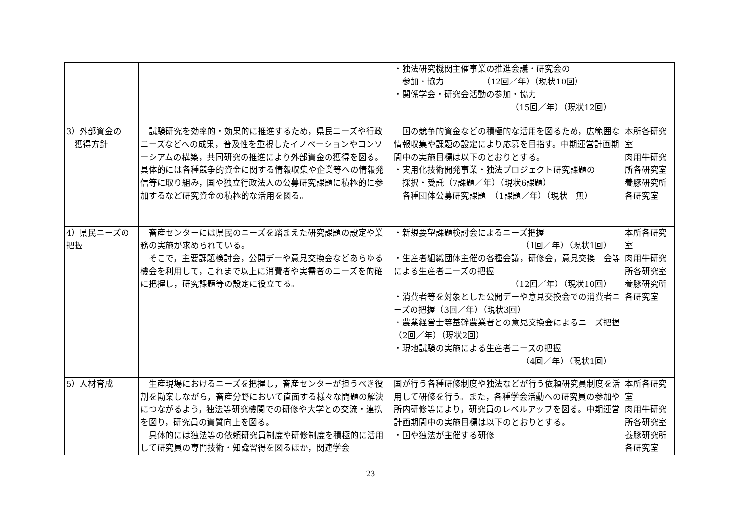| | | ・独法研究機関主催事業の推進会議・研究会の 参加・協力 （12回／年）（現状10回） ・関係学会・研究会活動の参加・協力 （15回／年）（現状12回） | |
| 3）外部資金の 獲得方針 | 試験研究を効率的・効果的に推進するため，県民ニーズや行政ニーズなどへの成果，普及性を重視したイノベーションやコンソーシアムの構築，共同研究の推進により外部資金の獲得を図る。具体的には各種競争的資金に関する情報収集や企業等への情報発信等に取り組み，国や独立行政法人の公募研究課題に積極的に参加するなど研究資金の積極的な活用を図る。 | 国の競争的資金などの積極的な活用を図るため，広範囲な情報収集や課題の設定により応募を目指す。中期運営計画期間中の実施目標は以下のとおりとする。 ・実用化技術開発事業・独法プロジェクト研究課題の 採択・受託（7課題／年）（現状6課題） 各種団体公募研究課題 （1課題／年）（現状 無） | 本所各研究室 肉用牛研究所各研究室 養豚研究所各研究室 |
| 4）県民ニーズの把握 | 畜産センターには県民のニーズを踏まえた研究課題の設定や業務の実施が求められている。 そこで，主要課題検討会，公開デーや意見交換会などあらゆる機会を利用して，これまで以上に消費者や実需者のニーズを的確に把握し，研究課題等の設定に役立てる。 | ・新規要望課題検討会によるニーズ把握 （1回／年）（現状1回） ・生産者組織団体主催の各種会議，研修会，意見交換 会等による生産者ニーズの把握 （12回／年）（現状10回） ・消費者等を対象とした公開デーや意見交換会での消費者ニーズの把握（3回／年）（現状3回） ・農業経営士等基幹農業者との意見交換会によるニーズ把握（2回／年）（現状2回） ・現地試験の実施による生産者ニーズの把握 （4回／年）（現状1回） | 本所各研究室 肉用牛研究所各研究室 養豚研究所各研究室 |
| 5）人材育成 | 生産現場におけるニーズを把握し，畜産センターが担うべき役割を勘案しながら，畜産分野において直面する様々な問題の解決につながるよう，独法等研究機関での研修や大学との交流・連携を図り，研究員の資質向上を図る。 具体的には独法等の依頼研究員制度や研修制度を積極的に活用して研究員の専門技術・知識習得を図るほか，関連学会 | 国が行う各種研修制度や独法などが行う依頼研究員制度を活用して研修を行う。また，各種学会活動への研究員の参加や所内研修等により，研究員のレベルアップを図る。中期運営計画期間中の実施目標は以下のとおりとする。 ・国や独法が主催する研修 | 本所各研究室 肉用牛研究所各研究室 養豚研究所各研究室 |
23